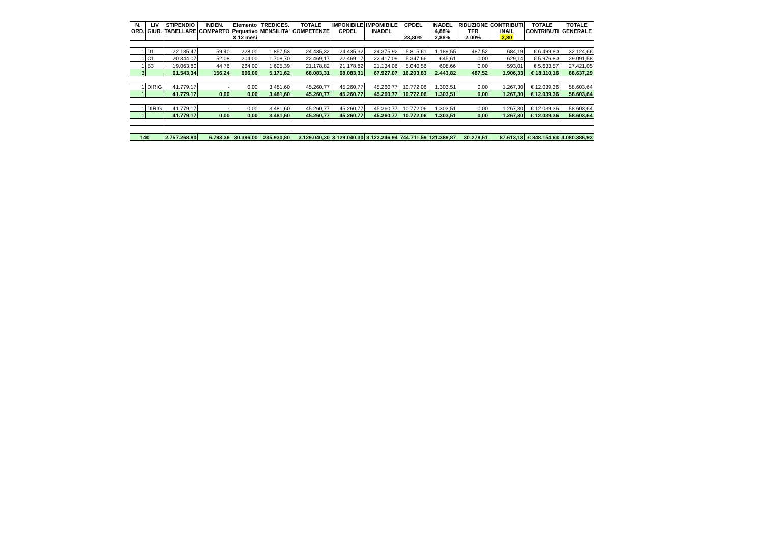| N. ORD. | LIV GIUR. | STIPENDIO TABELLARE | INDEN. COMPARTO | Elemento Pequativo X 12 mesi | TREDICES. MENSILITA' | TOTALE COMPETENZE | IMPONIBILE CPDEL | IMPOMIBILE INADEL | CPDEL 23,80% | INADEL 4,88% 2,88% | RIDUZIONE TFR 2,00% | CONTRIBUTI INAIL 2,80 | TOTALE CONTRIBUTI | TOTALE GENERALE |
| --- | --- | --- | --- | --- | --- | --- | --- | --- | --- | --- | --- | --- | --- | --- |
| 1 | D1 | 22.135,47 | 59,40 | 228,00 | 1.857,53 | 24.435,32 | 24.435,32 | 24.375,92 | 5.815,61 | 1.189,55 | 487,52 | 684,19 | € 6.499,80 | 32.124,66 |
| 1 | C1 | 20.344,07 | 52,08 | 204,00 | 1.708,70 | 22.469,17 | 22.469,17 | 22.417,09 | 5.347,66 | 645,61 | 0,00 | 629,14 | € 5.976,80 | 29.091,58 |
| 1 | B3 | 19.063,80 | 44,76 | 264,00 | 1.605,39 | 21.178,82 | 21.178,82 | 21.134,06 | 5.040,56 | 608,66 | 0,00 | 593,01 | € 5.633,57 | 27.421,05 |
| 3 | | 61.543,34 | 156,24 | 696,00 | 5.171,62 | 68.083,31 | 68.083,31 | 67.927,07 | 16.203,83 | 2.443,82 | 487,52 | 1.906,33 | € 18.110,16 | 88.637,29 |
| 1 | DIRIG | 41.779,17 | - | 0,00 | 3.481,60 | 45.260,77 | 45.260,77 | 45.260,77 | 10.772,06 | 1.303,51 | 0,00 | 1.267,30 | € 12.039,36 | 58.603,64 |
| 1 | | 41.779,17 | 0,00 | 0,00 | 3.481,60 | 45.260,77 | 45.260,77 | 45.260,77 | 10.772,06 | 1.303,51 | 0,00 | 1.267,30 | € 12.039,36 | 58.603,64 |
| 1 | DIRIG | 41.779,17 | - | 0,00 | 3.481,60 | 45.260,77 | 45.260,77 | 45.260,77 | 10.772,06 | 1.303,51 | 0,00 | 1.267,30 | € 12.039,36 | 58.603,64 |
| 1 | | 41.779,17 | 0,00 | 0,00 | 3.481,60 | 45.260,77 | 45.260,77 | 45.260,77 | 10.772,06 | 1.303,51 | 0,00 | 1.267,30 | € 12.039,36 | 58.603,64 |
| 140 | | 2.757.268,80 | 6.793,36 | 30.396,00 | 235.930,80 | 3.129.040,30 | 3.129.040,30 | 3.122.246,94 | 744.711,59 | 121.389,87 | 30.279,61 | 87.613,13 | € 848.154,63 | 4.080.386,93 |